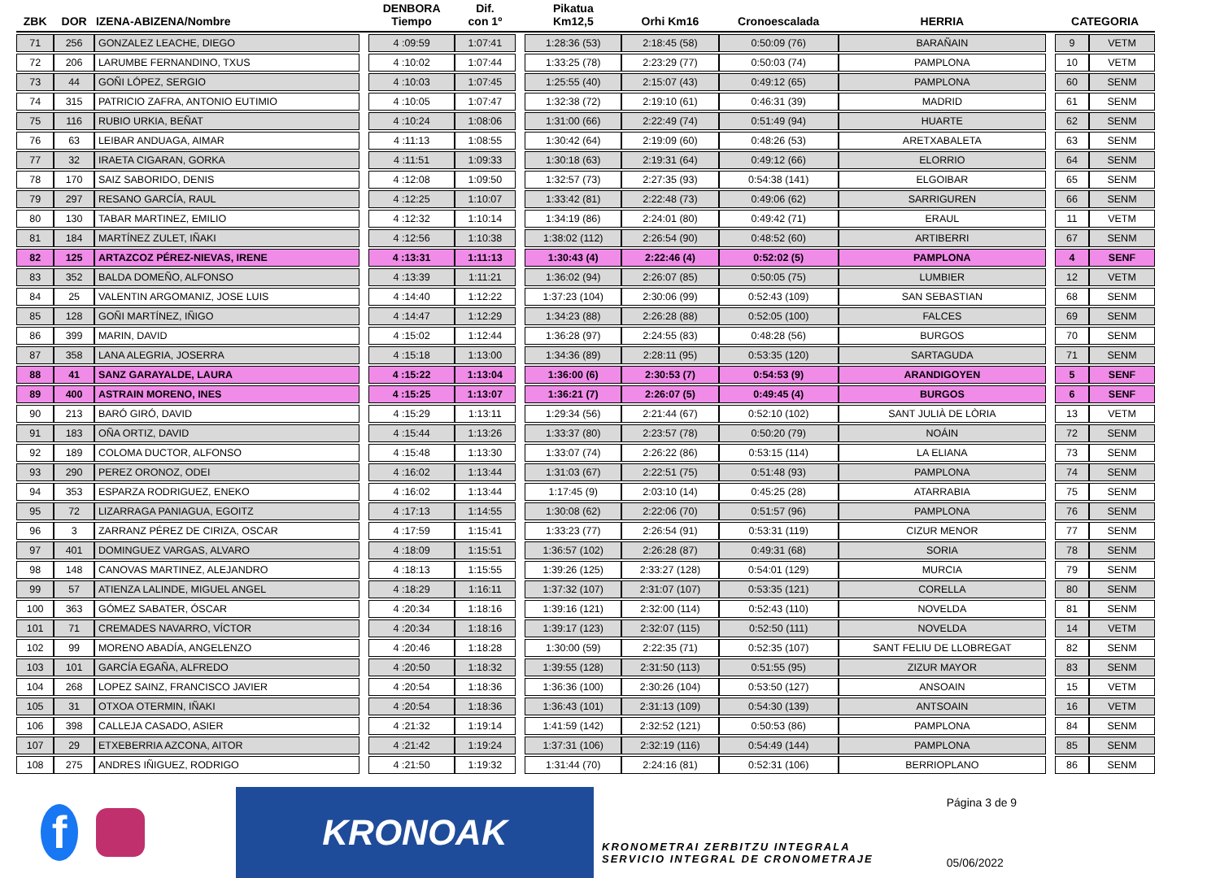| ZBK | DOR | IZENA-ABIZENA/Nombre | | DENBORA Tiempo | Dif. con 1º | | Pikatua Km12,5 | Orhi Km16 | Cronoescalada | HERRIA | | CATEGORIA | |
| --- | --- | --- | --- | --- | --- | --- | --- | --- | --- | --- | --- | --- | --- |
| 71 | 256 | GONZALEZ LEACHE, DIEGO | | 4 :09:59 | 1:07:41 | | 1:28:36 (53) | 2:18:45 (58) | 0:50:09 (76) | BARAÑAIN | | 9 | VETM |
| 72 | 206 | LARUMBE FERNANDINO, TXUS | | 4 :10:02 | 1:07:44 | | 1:33:25 (78) | 2:23:29 (77) | 0:50:03 (74) | PAMPLONA | | 10 | VETM |
| 73 | 44 | GOÑI LÓPEZ, SERGIO | | 4 :10:03 | 1:07:45 | | 1:25:55 (40) | 2:15:07 (43) | 0:49:12 (65) | PAMPLONA | | 60 | SENM |
| 74 | 315 | PATRICIO ZAFRA, ANTONIO EUTIMIO | | 4 :10:05 | 1:07:47 | | 1:32:38 (72) | 2:19:10 (61) | 0:46:31 (39) | MADRID | | 61 | SENM |
| 75 | 116 | RUBIO URKIA, BEÑAT | | 4 :10:24 | 1:08:06 | | 1:31:00 (66) | 2:22:49 (74) | 0:51:49 (94) | HUARTE | | 62 | SENM |
| 76 | 63 | LEIBAR ANDUAGA, AIMAR | | 4 :11:13 | 1:08:55 | | 1:30:42 (64) | 2:19:09 (60) | 0:48:26 (53) | ARETXABALETA | | 63 | SENM |
| 77 | 32 | IRAETA CIGARAN, GORKA | | 4 :11:51 | 1:09:33 | | 1:30:18 (63) | 2:19:31 (64) | 0:49:12 (66) | ELORRIO | | 64 | SENM |
| 78 | 170 | SAIZ SABORIDO, DENIS | | 4 :12:08 | 1:09:50 | | 1:32:57 (73) | 2:27:35 (93) | 0:54:38 (141) | ELGOIBAR | | 65 | SENM |
| 79 | 297 | RESANO GARCÍA, RAUL | | 4 :12:25 | 1:10:07 | | 1:33:42 (81) | 2:22:48 (73) | 0:49:06 (62) | SARRIGUREN | | 66 | SENM |
| 80 | 130 | TABAR MARTINEZ, EMILIO | | 4 :12:32 | 1:10:14 | | 1:34:19 (86) | 2:24:01 (80) | 0:49:42 (71) | ERAUL | | 11 | VETM |
| 81 | 184 | MARTÍNEZ ZULET, IÑAKI | | 4 :12:56 | 1:10:38 | | 1:38:02 (112) | 2:26:54 (90) | 0:48:52 (60) | ARTIBERRI | | 67 | SENM |
| 82 | 125 | ARTAZCOZ PÉREZ-NIEVAS, IRENE | | 4 :13:31 | 1:11:13 | | 1:30:43 (4) | 2:22:46 (4) | 0:52:02 (5) | PAMPLONA | | 4 | SENF |
| 83 | 352 | BALDA DOMEÑO, ALFONSO | | 4 :13:39 | 1:11:21 | | 1:36:02 (94) | 2:26:07 (85) | 0:50:05 (75) | LUMBIER | | 12 | VETM |
| 84 | 25 | VALENTIN ARGOMANIZ, JOSE LUIS | | 4 :14:40 | 1:12:22 | | 1:37:23 (104) | 2:30:06 (99) | 0:52:43 (109) | SAN SEBASTIAN | | 68 | SENM |
| 85 | 128 | GOÑI MARTÍNEZ, IÑIGO | | 4 :14:47 | 1:12:29 | | 1:34:23 (88) | 2:26:28 (88) | 0:52:05 (100) | FALCES | | 69 | SENM |
| 86 | 399 | MARIN, DAVID | | 4 :15:02 | 1:12:44 | | 1:36:28 (97) | 2:24:55 (83) | 0:48:28 (56) | BURGOS | | 70 | SENM |
| 87 | 358 | LANA ALEGRIA, JOSERRA | | 4 :15:18 | 1:13:00 | | 1:34:36 (89) | 2:28:11 (95) | 0:53:35 (120) | SARTAGUDA | | 71 | SENM |
| 88 | 41 | SANZ GARAYALDE, LAURA | | 4 :15:22 | 1:13:04 | | 1:36:00 (6) | 2:30:53 (7) | 0:54:53 (9) | ARANDIGOYEN | | 5 | SENF |
| 89 | 400 | ASTRAIN MORENO, INES | | 4 :15:25 | 1:13:07 | | 1:36:21 (7) | 2:26:07 (5) | 0:49:45 (4) | BURGOS | | 6 | SENF |
| 90 | 213 | BARÓ GIRÓ, DAVID | | 4 :15:29 | 1:13:11 | | 1:29:34 (56) | 2:21:44 (67) | 0:52:10 (102) | SANT JULIÀ DE LÒRIA | | 13 | VETM |
| 91 | 183 | OÑA ORTIZ, DAVID | | 4 :15:44 | 1:13:26 | | 1:33:37 (80) | 2:23:57 (78) | 0:50:20 (79) | NOÁIN | | 72 | SENM |
| 92 | 189 | COLOMA DUCTOR, ALFONSO | | 4 :15:48 | 1:13:30 | | 1:33:07 (74) | 2:26:22 (86) | 0:53:15 (114) | LA ELIANA | | 73 | SENM |
| 93 | 290 | PEREZ ORONOZ, ODEI | | 4 :16:02 | 1:13:44 | | 1:31:03 (67) | 2:22:51 (75) | 0:51:48 (93) | PAMPLONA | | 74 | SENM |
| 94 | 353 | ESPARZA RODRIGUEZ, ENEKO | | 4 :16:02 | 1:13:44 | | 1:17:45 (9) | 2:03:10 (14) | 0:45:25 (28) | ATARRABIA | | 75 | SENM |
| 95 | 72 | LIZARRAGA PANIAGUA, EGOITZ | | 4 :17:13 | 1:14:55 | | 1:30:08 (62) | 2:22:06 (70) | 0:51:57 (96) | PAMPLONA | | 76 | SENM |
| 96 | 3 | ZARRANZ PÉREZ DE CIRIZA, OSCAR | | 4 :17:59 | 1:15:41 | | 1:33:23 (77) | 2:26:54 (91) | 0:53:31 (119) | CIZUR MENOR | | 77 | SENM |
| 97 | 401 | DOMINGUEZ VARGAS, ALVARO | | 4 :18:09 | 1:15:51 | | 1:36:57 (102) | 2:26:28 (87) | 0:49:31 (68) | SORIA | | 78 | SENM |
| 98 | 148 | CANOVAS MARTINEZ, ALEJANDRO | | 4 :18:13 | 1:15:55 | | 1:39:26 (125) | 2:33:27 (128) | 0:54:01 (129) | MURCIA | | 79 | SENM |
| 99 | 57 | ATIENZA LALINDE, MIGUEL ANGEL | | 4 :18:29 | 1:16:11 | | 1:37:32 (107) | 2:31:07 (107) | 0:53:35 (121) | CORELLA | | 80 | SENM |
| 100 | 363 | GÓMEZ SABATER, ÓSCAR | | 4 :20:34 | 1:18:16 | | 1:39:16 (121) | 2:32:00 (114) | 0:52:43 (110) | NOVELDA | | 81 | SENM |
| 101 | 71 | CREMADES NAVARRO, VÍCTOR | | 4 :20:34 | 1:18:16 | | 1:39:17 (123) | 2:32:07 (115) | 0:52:50 (111) | NOVELDA | | 14 | VETM |
| 102 | 99 | MORENO ABADÍA, ANGELENZO | | 4 :20:46 | 1:18:28 | | 1:30:00 (59) | 2:22:35 (71) | 0:52:35 (107) | SANT FELIU DE LLOBREGAT | | 82 | SENM |
| 103 | 101 | GARCÍA EGAÑA, ALFREDO | | 4 :20:50 | 1:18:32 | | 1:39:55 (128) | 2:31:50 (113) | 0:51:55 (95) | ZIZUR MAYOR | | 83 | SENM |
| 104 | 268 | LOPEZ SAINZ, FRANCISCO JAVIER | | 4 :20:54 | 1:18:36 | | 1:36:36 (100) | 2:30:26 (104) | 0:53:50 (127) | ANSOAIN | | 15 | VETM |
| 105 | 31 | OTXOA OTERMIN, IÑAKI | | 4 :20:54 | 1:18:36 | | 1:36:43 (101) | 2:31:13 (109) | 0:54:30 (139) | ANTSOAIN | | 16 | VETM |
| 106 | 398 | CALLEJA CASADO, ASIER | | 4 :21:32 | 1:19:14 | | 1:41:59 (142) | 2:32:52 (121) | 0:50:53 (86) | PAMPLONA | | 84 | SENM |
| 107 | 29 | ETXEBERRIA AZCONA, AITOR | | 4 :21:42 | 1:19:24 | | 1:37:31 (106) | 2:32:19 (116) | 0:54:49 (144) | PAMPLONA | | 85 | SENM |
| 108 | 275 | ANDRES IÑIGUEZ, RODRIGO | | 4 :21:50 | 1:19:32 | | 1:31:44 (70) | 2:24:16 (81) | 0:52:31 (106) | BERRIOPLANO | | 86 | SENM |
f
KRONOAK
KRONOMETRAI ZERBITZU INTEGRALA
SERVICIO INTEGRAL DE CRONOMETRAJE
Página 3 de 9
05/06/2022